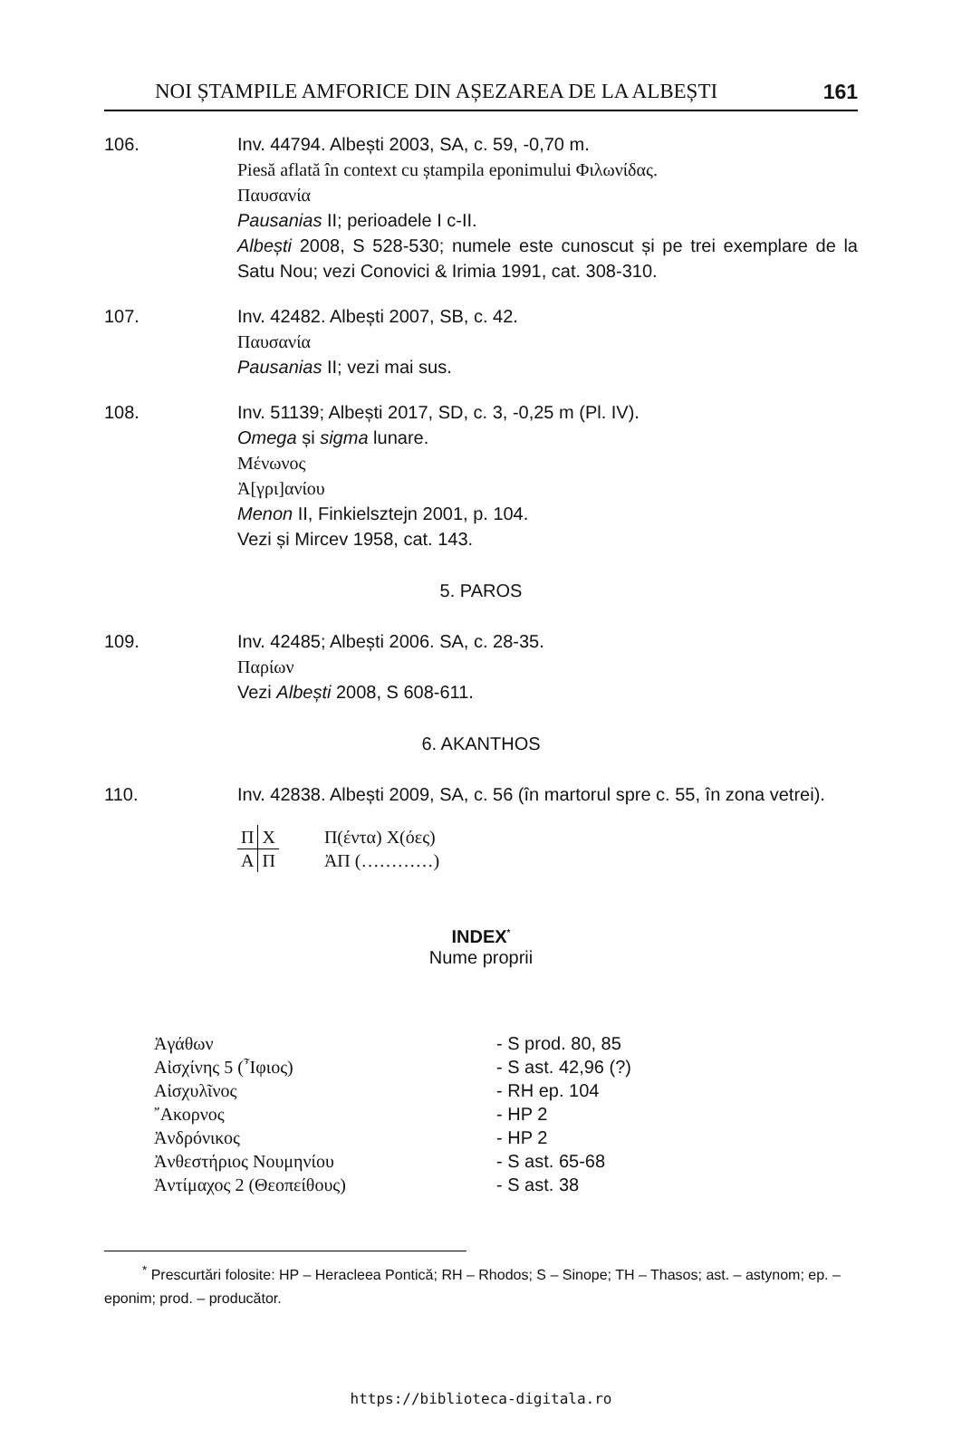NOI ȘTAMPILE AMFORICE DIN AȘEZAREA DE LA ALBEȘTI 161
106. Inv. 44794. Albești 2003, SA, c. 59, -0,70 m.
Piesă aflată în context cu ștampila eponimului Φιλωνίδας.
Παυσανία
Pausanias II; perioadele I c-II.
Albești 2008, S 528-530; numele este cunoscut și pe trei exemplare de la Satu Nou; vezi Conovici & Irimia 1991, cat. 308-310.
107. Inv. 42482. Albești 2007, SB, c. 42.
Παυσανία
Pausanias II; vezi mai sus.
108. Inv. 51139; Albești 2017, SD, c. 3, -0,25 m (Pl. IV).
Omega și sigma lunare.
Μένωνος
Ἀ[γρι]ανίου
Menon II, Finkielsztejn 2001, p. 104.
Vezi și Mircev 1958, cat. 143.
5. PAROS
109. Inv. 42485; Albești 2006. SA, c. 28-35.
Παρίων
Vezi Albești 2008, S 608-611.
6. AKANTHOS
110. Inv. 42838. Albești 2009, SA, c. 56 (în martorul spre c. 55, în zona vetrei).
| Π | Χ | Π(έντα) Χ(όες) |
| Α | Π | ἈΠ (…………) |
INDEX<sup>*</sup>
Nume proprii
| Ἀγάθων | - S prod. 80, 85 |
| Αἰσχίνης 5 (῏Ιφιος) | - S ast. 42,96 (?) |
| Αἰσχυλῖνος | - RH ep. 104 |
| ῎Ακορνος | - HP 2 |
| Ἀνδρόνικος | - HP 2 |
| Ἀνθεστήριος Νουμηνίου | - S ast. 65-68 |
| Ἀντίμαχος 2 (Θεοπείθους) | - S ast. 38 |
<sup>*</sup> Prescurtări folosite: HP – Heracleea Pontică; RH – Rhodos; S – Sinope; TH – Thasos; ast. – astynom; ep. – eponim; prod. – producător.
https://biblioteca-digitala.ro